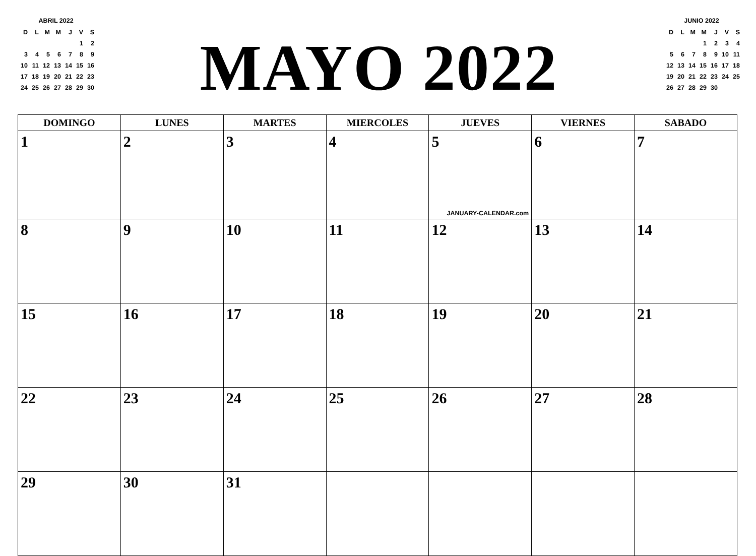ABRIL 2022
| D | L | M | M | J | V | S |
| | | | | | 1 | 2 |
| 3 | 4 | 5 | 6 | 7 | 8 | 9 |
| 10 | 11 | 12 | 13 | 14 | 15 | 16 |
| 17 | 18 | 19 | 20 | 21 | 22 | 23 |
| 24 | 25 | 26 | 27 | 28 | 29 | 30 |
MAYO 2022
JUNIO 2022
| D | L | M | M | J | V | S |
| | | | 1 | 2 | 3 | 4 |
| 5 | 6 | 7 | 8 | 9 | 10 | 11 |
| 12 | 13 | 14 | 15 | 16 | 17 | 18 |
| 19 | 20 | 21 | 22 | 23 | 24 | 25 |
| 26 | 27 | 28 | 29 | 30 | | |
| DOMINGO | LUNES | MARTES | MIERCOLES | JUEVES | VIERNES | SABADO |
| --- | --- | --- | --- | --- | --- | --- |
| 1 | 2 | 3 | 4 | 5 JANUARY-CALENDAR.com | 6 | 7 |
| 8 | 9 | 10 | 11 | 12 | 13 | 14 |
| 15 | 16 | 17 | 18 | 19 | 20 | 21 |
| 22 | 23 | 24 | 25 | 26 | 27 | 28 |
| 29 | 30 | 31 | | | | |